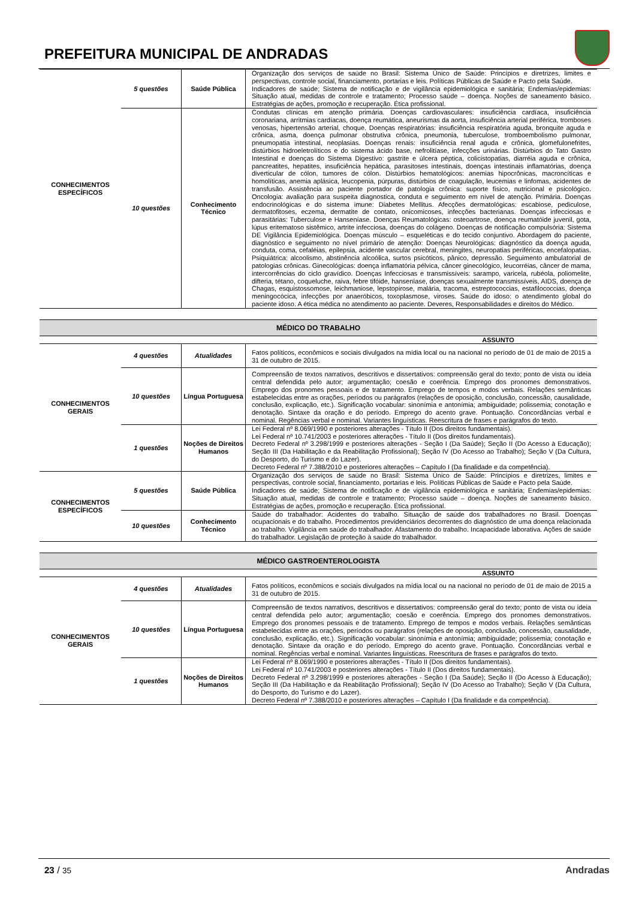PREFEITURA MUNICIPAL DE ANDRADAS
| CONHECIMENTOS ESPECÍFICOS | 5 questões | Saúde Pública | Organização dos serviços de saúde no Brasil: Sistema Único de Saúde: Princípios e diretrizes, limites e perspectivas, controle social, financiamento, portarias e leis. Políticas Públicas de Saúde e Pacto pela Saúde. Indicadores de saúde; Sistema de notificação e de vigilância epidemiológica e sanitária; Endemias/epidemias: Situação atual, medidas de controle e tratamento; Processo saúde – doença. Noções de saneamento básico. Estratégias de ações, promoção e recuperação. Ética profissional. |
| | 10 questões | Conhecimento Técnico | Condutas clínicas em atenção primária. Doenças cardiovasculares: insuficiência cardíaca, insuficiência coronariana, arritmias cardíacas, doença reumática, aneurismas da aorta, insuficiência arterial periférica, tromboses venosas, hipertensão arterial, choque. Doenças respiratórias: insuficiência respiratória aguda, bronquite aguda e crônica, asma, doença pulmonar obstrutiva crônica, pneumonia, tuberculose, tromboembolismo pulmonar, pneumopatia intestinal, neoplasias. Doenças renais: insuficiência renal aguda e crônica, glomefulonefrites, distúrbios hidroeletrolíticos e do sistema ácido base, nefrolitíase, infecções urinárias. Distúrbios do Tato Gastro Intestinal e doenças do Sistema Digestivo: gastrite e úlcera péptica, colicistopatias, diarréia aguda e crônica, pancreatites, hepatites, insuficiência hepática, parasitoses intestinais, doenças intestinais inflamatórias, doença diverticular de cólon, tumores de cólon. Distúrbios hematológicos: anemias hipocrônicas, macroncíticas e homolíticas, anemia aplásica, leucopenia, púrpuras, distúrbios de coagulação, leucemias e linfomas, acidentes de transfusão. Assistência ao paciente portador de patologia crônica: suporte físico, nutricional e psicológico. Oncologia: avaliação para suspeita diagnostica, conduta e seguimento em nível de atenção. Primária. Doenças endocrinológicas e do sistema imune: Diabetes Mellitus. Afecções dermatológicas: escabiose, pediculose, dermatofitoses, eczema, dermatite de contato, onicomicoses, infecções bacterianas. Doenças infecciosas e parasitárias: Tuberculose e Hanseníase. Doenças Reumatológicas: osteoartrose, doença reumatóide juvenil, gota, lúpus eritematoso sistêmico, artrite infecciosa, doenças do colágeno. Doenças de notificação compulsória: Sistema DE Vigilância Epidemiológica. Doenças músculo – esqueléticas e do tecido conjuntivo. Abordagem do paciente, diagnóstico e seguimento no nível primário de atenção: Doenças Neurológicas: diagnóstico da doença aguda, conduta, coma, cefaléias, epilepsia, acidente vascular cerebral, meningites, neuropatias periféricas, encefalopatias. Psiquiátrica: alcoolismo, abstinência alcoólica, surtos psicóticos, pânico, depressão. Seguimento ambulatorial de patologias crônicas. Ginecológicas: doença inflamatória pélvica, câncer ginecológico, leucorréias, câncer de mama, intercorrências do ciclo gravídico. Doenças Infecciosas e transmissíveis: sarampo, varicela, rubéola, poliomelite, difteria, tétano, coqueluche, raiva, febre tifóide, hanseníase, doenças sexualmente transmissíveis, AIDS, doença de Chagas, esquistossomose, leichmaniose, lepstopirose, malária, tracoma, estreptococcias, estafilococcias, doença meningocócica, infecções por anaeróbicos, toxoplasmose, viroses. Saúde do idoso: o atendimento global do paciente idoso. A ética médica no atendimento ao paciente. Deveres, Responsabilidades e direitos do Médico. |
MÉDICO DO TRABALHO
ASSUNTO
| CONHECIMENTOS GERAIS | 4 questões | Atualidades | Fatos políticos, econômicos e sociais divulgados na mídia local ou na nacional no período de 01 de maio de 2015 a 31 de outubro de 2015. |
| | 10 questões | Língua Portuguesa | Compreensão de textos narrativos, descritivos e dissertativos: compreensão geral do texto; ponto de vista ou ideia central defendida pelo autor; argumentação; coesão e coerência. Emprego dos pronomes demonstrativos. Emprego dos pronomes pessoais e de tratamento. Emprego de tempos e modos verbais. Relações semânticas estabelecidas entre as orações, períodos ou parágrafos (relações de oposição, conclusão, concessão, causalidade, conclusão, explicação, etc.). Significação vocabular: sinonímia e antonímia; ambiguidade; polissemia; conotação e denotação. Sintaxe da oração e do período. Emprego do acento grave. Pontuação. Concordâncias verbal e nominal. Regências verbal e nominal. Variantes linguísticas. Reescritura de frases e parágrafos do texto. |
| | 1 questões | Noções de Direitos Humanos | Lei Federal nº 8.069/1990 e posteriores alterações - Título II (Dos direitos fundamentais). Lei Federal nº 10.741/2003 e posteriores alterações - Título II (Dos direitos fundamentais). Decreto Federal nº 3.298/1999 e posteriores alterações - Seção I (Da Saúde); Seção II (Do Acesso à Educação); Seção III (Da Habilitação e da Reabilitação Profissional); Seção IV (Do Acesso ao Trabalho); Seção V (Da Cultura, do Desporto, do Turismo e do Lazer). Decreto Federal nº 7.388/2010 e posteriores alterações – Capítulo I (Da finalidade e da competência). |
| CONHECIMENTOS ESPECÍFICOS | 5 questões | Saúde Pública | Organização dos serviços de saúde no Brasil: Sistema Único de Saúde: Princípios e diretrizes, limites e perspectivas, controle social, financiamento, portarias e leis. Políticas Públicas de Saúde e Pacto pela Saúde. Indicadores de saúde; Sistema de notificação e de vigilância epidemiológica e sanitária; Endemias/epidemias: Situação atual, medidas de controle e tratamento; Processo saúde – doença. Noções de saneamento básico. Estratégias de ações, promoção e recuperação. Ética profissional. |
| | 10 questões | Conhecimento Técnico | Saúde do trabalhador: Acidentes do trabalho. Situação de saúde dos trabalhadores no Brasil. Doenças ocupacionais e do trabalho. Procedimentos previdenciários decorrentes do diagnóstico de uma doença relacionada ao trabalho. Vigilância em saúde do trabalhador. Afastamento do trabalho. Incapacidade laborativa. Ações de saúde do trabalhador. Legislação de proteção à saúde do trabalhador. |
MÉDICO GASTROENTEROLOGISTA
ASSUNTO
| CONHECIMENTOS GERAIS | 4 questões | Atualidades | Fatos políticos, econômicos e sociais divulgados na mídia local ou na nacional no período de 01 de maio de 2015 a 31 de outubro de 2015. |
| | 10 questões | Língua Portuguesa | Compreensão de textos narrativos, descritivos e dissertativos: compreensão geral do texto; ponto de vista ou ideia central defendida pelo autor; argumentação; coesão e coerência. Emprego dos pronomes demonstrativos. Emprego dos pronomes pessoais e de tratamento. Emprego de tempos e modos verbais. Relações semânticas estabelecidas entre as orações, períodos ou parágrafos (relações de oposição, conclusão, concessão, causalidade, conclusão, explicação, etc.). Significação vocabular: sinonímia e antonímia; ambiguidade; polissemia; conotação e denotação. Sintaxe da oração e do período. Emprego do acento grave. Pontuação. Concordâncias verbal e nominal. Regências verbal e nominal. Variantes linguísticas. Reescritura de frases e parágrafos do texto. |
| | 1 questões | Noções de Direitos Humanos | Lei Federal nº 8.069/1990 e posteriores alterações - Título II (Dos direitos fundamentais). Lei Federal nº 10.741/2003 e posteriores alterações - Título II (Dos direitos fundamentais). Decreto Federal nº 3.298/1999 e posteriores alterações - Seção I (Da Saúde); Seção II (Do Acesso à Educação); Seção III (Da Habilitação e da Reabilitação Profissional); Seção IV (Do Acesso ao Trabalho); Seção V (Da Cultura, do Desporto, do Turismo e do Lazer). Decreto Federal nº 7.388/2010 e posteriores alterações – Capítulo I (Da finalidade e da competência). |
23 / 35
Andradas